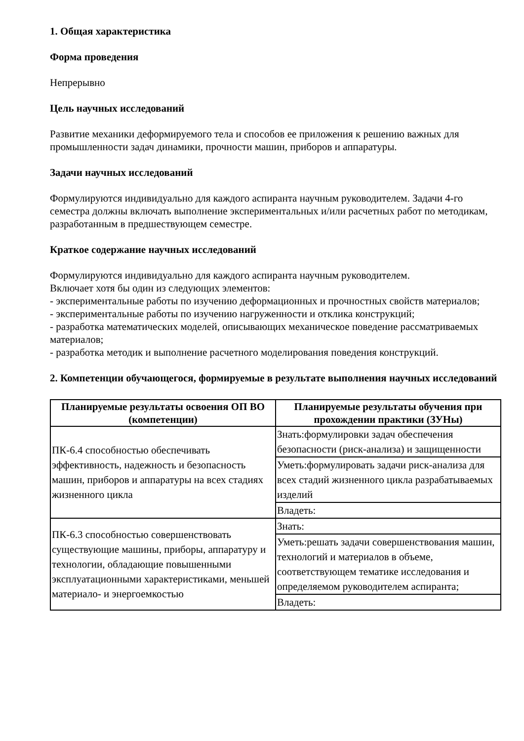1. Общая характеристика
Форма проведения
Непрерывно
Цель научных исследований
Развитие механики деформируемого тела и способов ее приложения к решению важных для промышленности задач динамики, прочности машин, приборов и аппаратуры.
Задачи научных исследований
Формулируются индивидуально для каждого аспиранта научным руководителем. Задачи 4-го семестра должны включать выполнение экспериментальных и/или расчетных работ по методикам, разработанным в предшествующем семестре.
Краткое содержание научных исследований
Формулируются индивидуально для каждого аспиранта научным руководителем.
Включает хотя бы один из следующих элементов:
- экспериментальные работы по изучению деформационных и прочностных свойств материалов;
- экспериментальные работы по изучению нагруженности и отклика конструкций;
- разработка математических моделей, описывающих механическое поведение рассматриваемых материалов;
- разработка методик и выполнение расчетного моделирования поведения конструкций.
2. Компетенции обучающегося, формируемые в результате выполнения научных исследований
| Планируемые результаты освоения ОП ВО (компетенции) | Планируемые результаты обучения при прохождении практики (ЗУНы) |
| --- | --- |
| ПК-6.4 способностью обеспечивать эффективность, надежность и безопасность машин, приборов и аппаратуры на всех стадиях жизненного цикла | Знать:формулировки задач обеспечения безопасности (риск-анализа) и защищенности |
| | Уметь:формулировать задачи риск-анализа для всех стадий жизненного цикла разрабатываемых изделий |
| | Владеть: |
| ПК-6.3 способностью совершенствовать существующие машины, приборы, аппаратуру и технологии, обладающие повышенными эксплуатационными характеристиками, меньшей материало- и энергоемкостью | Знать: |
| | Уметь:решать задачи совершенствования машин, технологий и материалов в объеме, соответствующем тематике исследования и определяемом руководителем аспиранта; |
| | Владеть: |